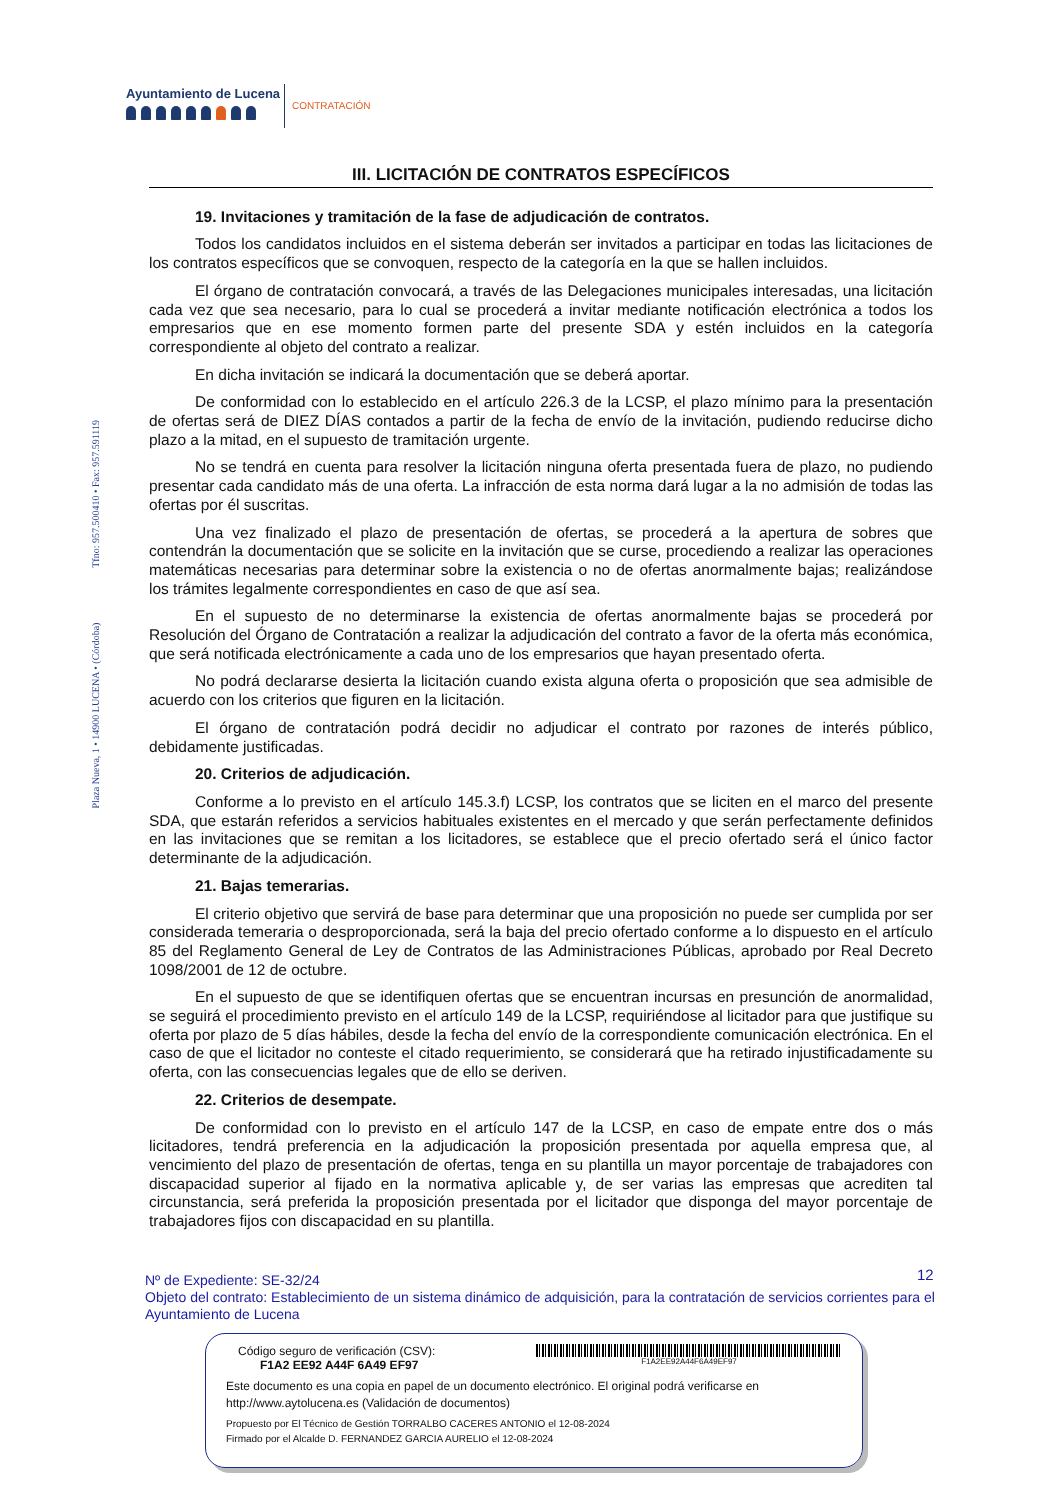Ayuntamiento de Lucena
CONTRATACIÓN
Plaza Nueva, 1 • 14900 LUCENA • (Córdoba) Tfno: 957.500410 • Fax: 957.591119
III. LICITACIÓN DE CONTRATOS ESPECÍFICOS
19. Invitaciones y tramitación de la fase de adjudicación de contratos.
Todos los candidatos incluidos en el sistema deberán ser invitados a participar en todas las licitaciones de los contratos específicos que se convoquen, respecto de la categoría en la que se hallen incluidos.
El órgano de contratación convocará, a través de las Delegaciones municipales interesadas, una licitación cada vez que sea necesario, para lo cual se procederá a invitar mediante notificación electrónica a todos los empresarios que en ese momento formen parte del presente SDA y estén incluidos en la categoría correspondiente al objeto del contrato a realizar.
En dicha invitación se indicará la documentación que se deberá aportar.
De conformidad con lo establecido en el artículo 226.3 de la LCSP, el plazo mínimo para la presentación de ofertas será de DIEZ DÍAS contados a partir de la fecha de envío de la invitación, pudiendo reducirse dicho plazo a la mitad, en el supuesto de tramitación urgente.
No se tendrá en cuenta para resolver la licitación ninguna oferta presentada fuera de plazo, no pudiendo presentar cada candidato más de una oferta. La infracción de esta norma dará lugar a la no admisión de todas las ofertas por él suscritas.
Una vez finalizado el plazo de presentación de ofertas, se procederá a la apertura de sobres que contendrán la documentación que se solicite en la invitación que se curse, procediendo a realizar las operaciones matemáticas necesarias para determinar sobre la existencia o no de ofertas anormalmente bajas; realizándose los trámites legalmente correspondientes en caso de que así sea.
En el supuesto de no determinarse la existencia de ofertas anormalmente bajas se procederá por Resolución del Órgano de Contratación a realizar la adjudicación del contrato a favor de la oferta más económica, que será notificada electrónicamente a cada uno de los empresarios que hayan presentado oferta.
No podrá declararse desierta la licitación cuando exista alguna oferta o proposición que sea admisible de acuerdo con los criterios que figuren en la licitación.
El órgano de contratación podrá decidir no adjudicar el contrato por razones de interés público, debidamente justificadas.
20. Criterios de adjudicación.
Conforme a lo previsto en el artículo 145.3.f) LCSP, los contratos que se liciten en el marco del presente SDA, que estarán referidos a servicios habituales existentes en el mercado y que serán perfectamente definidos en las invitaciones que se remitan a los licitadores, se establece que el precio ofertado será el único factor determinante de la adjudicación.
21. Bajas temerarias.
El criterio objetivo que servirá de base para determinar que una proposición no puede ser cumplida por ser considerada temeraria o desproporcionada, será la baja del precio ofertado conforme a lo dispuesto en el artículo 85 del Reglamento General de Ley de Contratos de las Administraciones Públicas, aprobado por Real Decreto 1098/2001 de 12 de octubre.
En el supuesto de que se identifiquen ofertas que se encuentran incursas en presunción de anormalidad, se seguirá el procedimiento previsto en el artículo 149 de la LCSP, requiriéndose al licitador para que justifique su oferta por plazo de 5 días hábiles, desde la fecha del envío de la correspondiente comunicación electrónica. En el caso de que el licitador no conteste el citado requerimiento, se considerará que ha retirado injustificadamente su oferta, con las consecuencias legales que de ello se deriven.
22. Criterios de desempate.
De conformidad con lo previsto en el artículo 147 de la LCSP, en caso de empate entre dos o más licitadores, tendrá preferencia en la adjudicación la proposición presentada por aquella empresa que, al vencimiento del plazo de presentación de ofertas, tenga en su plantilla un mayor porcentaje de trabajadores con discapacidad superior al fijado en la normativa aplicable y, de ser varias las empresas que acrediten tal circunstancia, será preferida la proposición presentada por el licitador que disponga del mayor porcentaje de trabajadores fijos con discapacidad en su plantilla.
12
Nº de Expediente: SE-32/24
Objeto del contrato: Establecimiento de un sistema dinámico de adquisición, para la contratación de servicios corrientes para el Ayuntamiento de Lucena
Código seguro de verificación (CSV):
F1A2 EE92 A44F 6A49 EF97
F1A2EE92A44F6A49EF97
Este documento es una copia en papel de un documento electrónico. El original podrá verificarse en
http://www.aytolucena.es (Validación de documentos)
Propuesto por El Técnico de Gestión TORRALBO CACERES ANTONIO el 12-08-2024
Firmado por el Alcalde D. FERNANDEZ GARCIA AURELIO el 12-08-2024